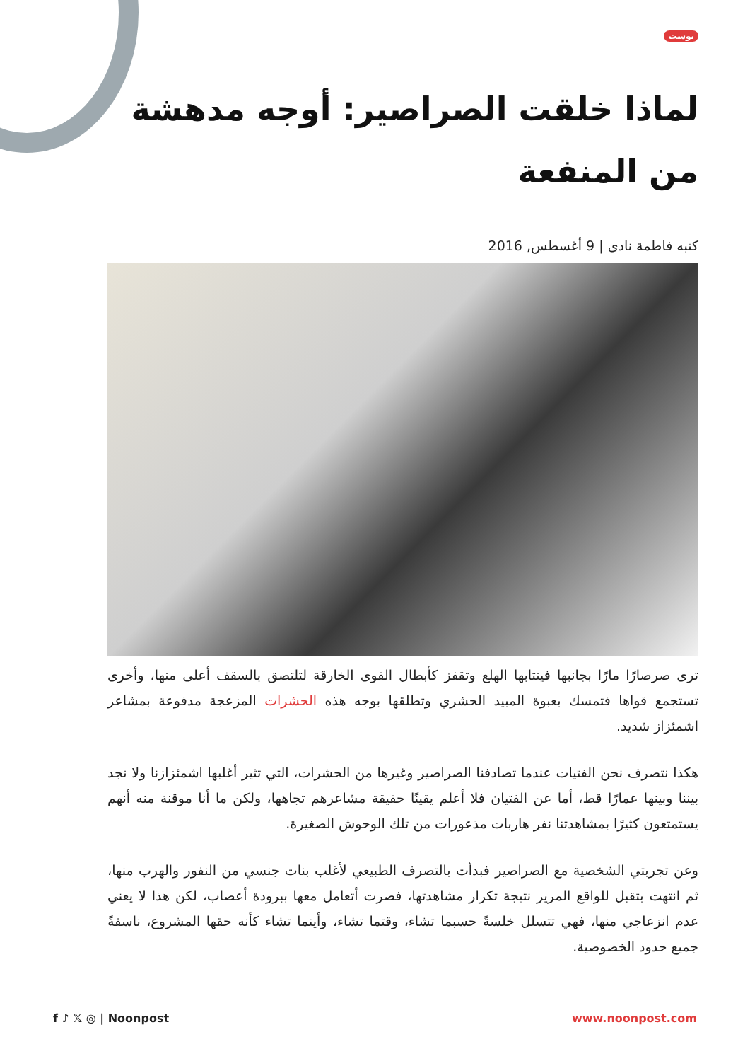بوست
لماذا خلقت الصراصير: أوجه مدهشة من المنفعة
كتبه فاطمة نادى | 9 أغسطس, 2016
ترى صرصارًا مارًا بجانبها فينتابها الهلع وتقفز كأبطال القوى الخارقة لتلتصق بالسقف أعلى منها، وأخرى تستجمع قواها فتمسك بعبوة المبيد الحشري وتطلقها بوجه هذه الحشرات المزعجة مدفوعة بمشاعر اشمئزاز شديد.
هكذا نتصرف نحن الفتيات عندما تصادفنا الصراصير وغيرها من الحشرات، التي تثير أغلبها اشمئزازنا ولا نجد بيننا وبينها عمارًا قط، أما عن الفتيان فلا أعلم يقينًا حقيقة مشاعرهم تجاهها، ولكن ما أنا موقنة منه أنهم يستمتعون كثيرًا بمشاهدتنا نفر هاربات مذعورات من تلك الوحوش الصغيرة.
وعن تجربتي الشخصية مع الصراصير فبدأت بالتصرف الطبيعي لأغلب بنات جنسي من النفور والهرب منها، ثم انتهت بتقبل للواقع المرير نتيجة تكرار مشاهدتها، فصرت أتعامل معها ببرودة أعصاب، لكن هذا لا يعني عدم انزعاجي منها، فهي تتسلل خلسةً حسبما تشاء، وقتما تشاء، وأينما تشاء كأنه حقها المشروع، ناسفةً جميع حدود الخصوصية.
f ♪ 𝕏 ◎ | Noonpost www.noonpost.com